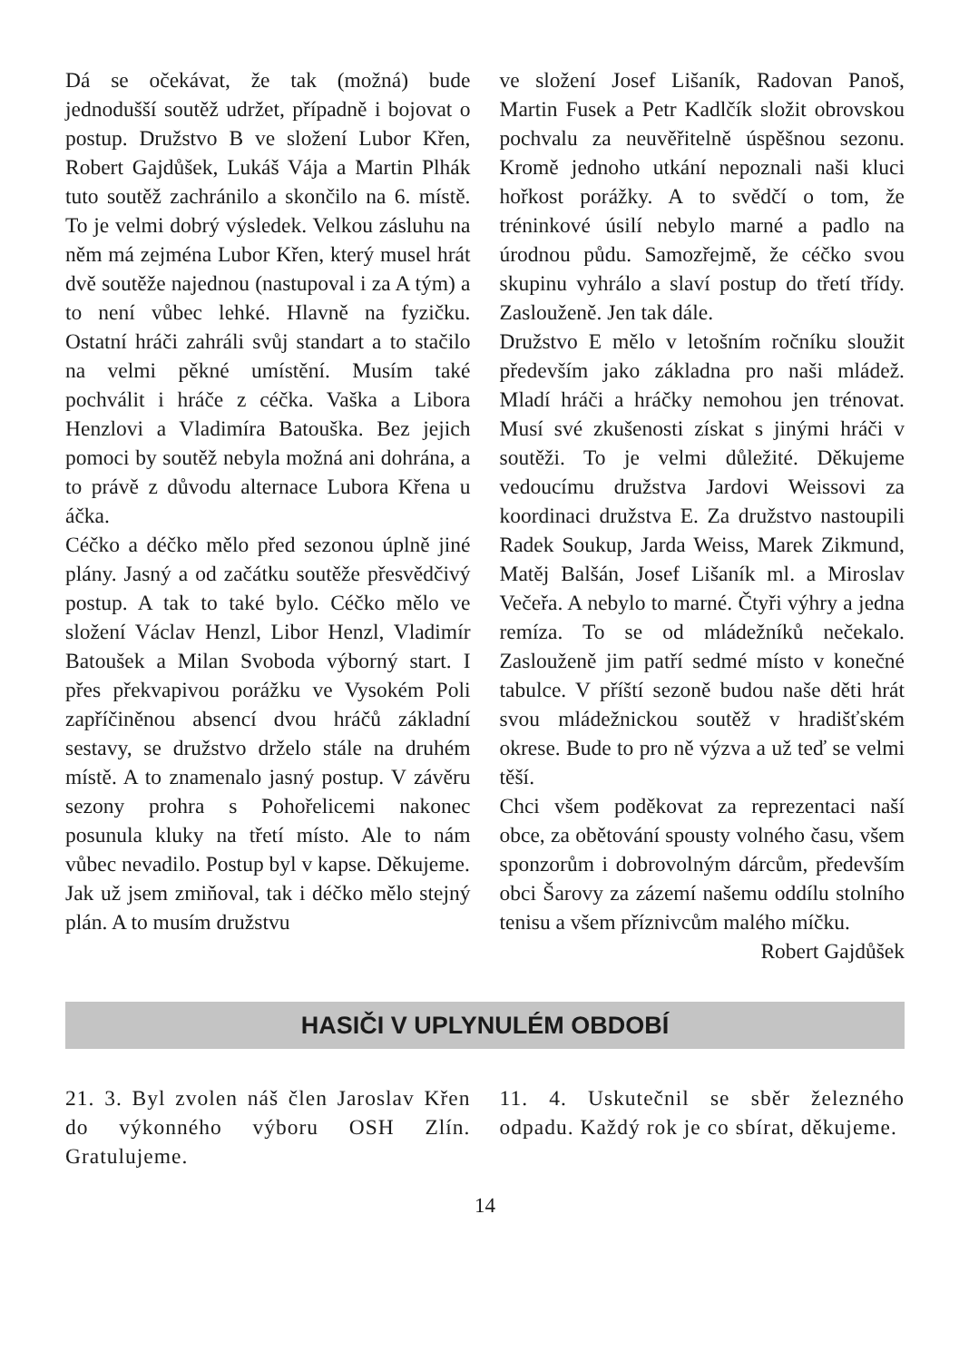Dá se očekávat, že tak (možná) bude jednodušší soutěž udržet, případně i bojovat o postup. Družstvo B ve složení Lubor Křen, Robert Gajdůšek, Lukáš Vája a Martin Plhák tuto soutěž zachránilo a skončilo na 6. místě. To je velmi dobrý výsledek. Velkou zásluhu na něm má zejména Lubor Křen, který musel hrát dvě soutěže najednou (nastupoval i za A tým) a to není vůbec lehké. Hlavně na fyzičku. Ostatní hráči zahráli svůj standart a to stačilo na velmi pěkné umístění. Musím také pochválit i hráče z céčka. Vaška a Libora Henzlovi a Vladimíra Batouška. Bez jejich pomoci by soutěž nebyla možná ani dohrána, a to právě z důvodu alternace Lubora Křena u áčka.
Céčko a déčko mělo před sezonou úplně jiné plány. Jasný a od začátku soutěže přesvědčivý postup. A tak to také bylo. Céčko mělo ve složení Václav Henzl, Libor Henzl, Vladimír Batoušek a Milan Svoboda výborný start. I přes překvapivou porážku ve Vysokém Poli zapříčiněnou absencí dvou hráčů základní sestavy, se družstvo drželo stále na druhém místě. A to znamenalo jasný postup. V závěru sezony prohra s Pohořelicemi nakonec posunula kluky na třetí místo. Ale to nám vůbec nevadilo. Postup byl v kapse. Děkujeme.
Jak už jsem zmiňoval, tak i déčko mělo stejný plán. A to musím družstvu
ve složení Josef Lišaník, Radovan Panoš, Martin Fusek a Petr Kadlčík složit obrovskou pochvalu za neuvěřitelně úspěšnou sezonu. Kromě jednoho utkání nepoznali naši kluci hořkost porážky. A to svědčí o tom, že tréninkové úsilí nebylo marné a padlo na úrodnou půdu. Samozřejmě, že céčko svou skupinu vyhrálo a slaví postup do třetí třídy. Zaslouženě. Jen tak dále.
Družstvo E mělo v letošním ročníku sloužit především jako základna pro naši mládež. Mladí hráči a hráčky nemohou jen trénovat. Musí své zkušenosti získat s jinými hráči v soutěži. To je velmi důležité. Děkujeme vedoucímu družstva Jardovi Weissovi za koordinaci družstva E. Za družstvo nastoupili Radek Soukup, Jarda Weiss, Marek Zikmund, Matěj Balšán, Josef Lišaník ml. a Miroslav Večeřa. A nebylo to marné. Čtyři výhry a jedna remíza. To se od mládežníků nečekalo. Zaslouženě jim patří sedmé místo v konečné tabulce. V příští sezoně budou naše děti hrát svou mládežnickou soutěž v hradišťském okrese. Bude to pro ně výzva a už teď se velmi těší.
Chci všem poděkovat za reprezentaci naší obce, za obětování spousty volného času, všem sponzorům i dobrovolným dárcům, především obci Šarovy za zázemí našemu oddílu stolního tenisu a všem příznivcům malého míčku.
Robert Gajdůšek
HASIČI V UPLYNULÉM OBDOBÍ
21. 3. Byl zvolen náš člen Jaroslav Křen do výkonného výboru OSH Zlín. Gratulujeme.
11. 4. Uskutečnil se sběr železného odpadu. Každý rok je co sbírat, děkujeme.
14